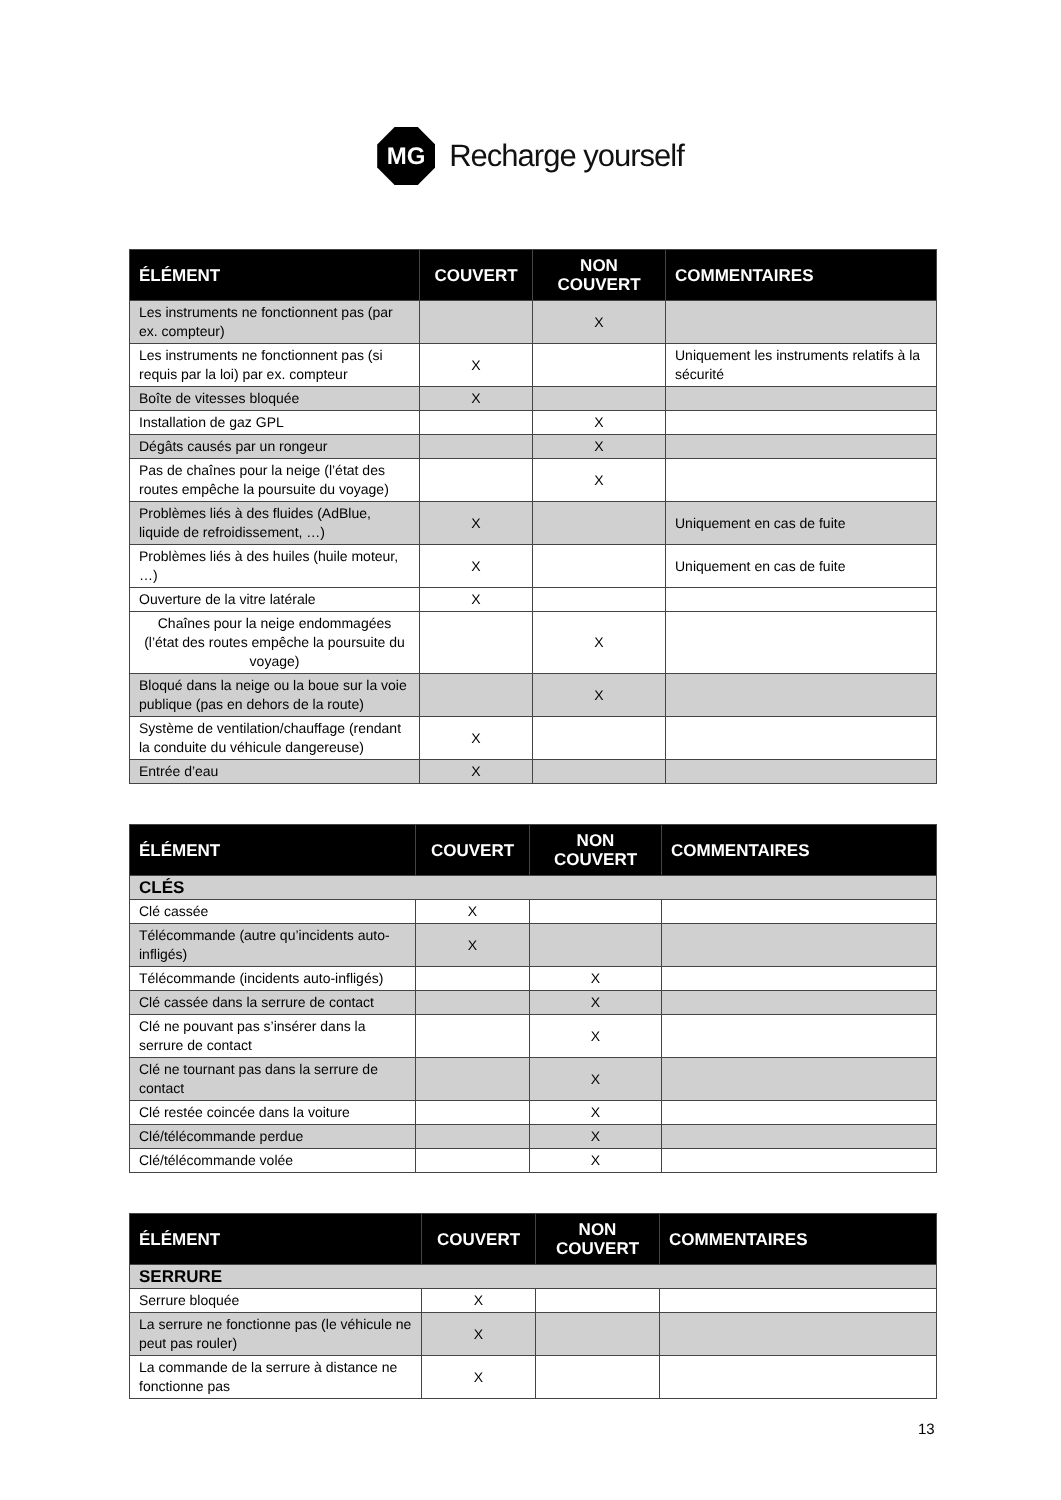MG
Recharge yourself
| ÉLÉMENT | COUVERT | NON COUVERT | COMMENTAIRES |
| --- | --- | --- | --- |
| Les instruments ne fonctionnent pas (par ex. compteur) | | X | |
| Les instruments ne fonctionnent pas (si requis par la loi) par ex. compteur | X | | Uniquement les instruments relatifs à la sécurité |
| Boîte de vitesses bloquée | X | | |
| Installation de gaz GPL | | X | |
| Dégâts causés par un rongeur | | X | |
| Pas de chaînes pour la neige (l’état des routes empêche la poursuite du voyage) | | X | |
| Problèmes liés à des fluides (AdBlue, liquide de refroidissement, …) | X | | Uniquement en cas de fuite |
| Problèmes liés à des huiles (huile moteur, …) | X | | Uniquement en cas de fuite |
| Ouverture de la vitre latérale | X | | |
| Chaînes pour la neige endommagées (l’état des routes empêche la poursuite du voyage) | | X | |
| Bloqué dans la neige ou la boue sur la voie publique (pas en dehors de la route) | | X | |
| Système de ventilation/chauffage (rendant la conduite du véhicule dangereuse) | X | | |
| Entrée d’eau | X | | |
| ÉLÉMENT | COUVERT | NON COUVERT | COMMENTAIRES |
| --- | --- | --- | --- |
| CLÉS | | | |
| Clé cassée | X | | |
| Télécommande (autre qu’incidents auto-infligés) | X | | |
| Télécommande (incidents auto-infligés) | | X | |
| Clé cassée dans la serrure de contact | | X | |
| Clé ne pouvant pas s’insérer dans la serrure de contact | | X | |
| Clé ne tournant pas dans la serrure de contact | | X | |
| Clé restée coincée dans la voiture | | X | |
| Clé/télécommande perdue | | X | |
| Clé/télécommande volée | | X | |
| ÉLÉMENT | COUVERT | NON COUVERT | COMMENTAIRES |
| --- | --- | --- | --- |
| SERRURE | | | |
| Serrure bloquée | X | | |
| La serrure ne fonctionne pas (le véhicule ne peut pas rouler) | X | | |
| La commande de la serrure à distance ne fonctionne pas | X | | |
13